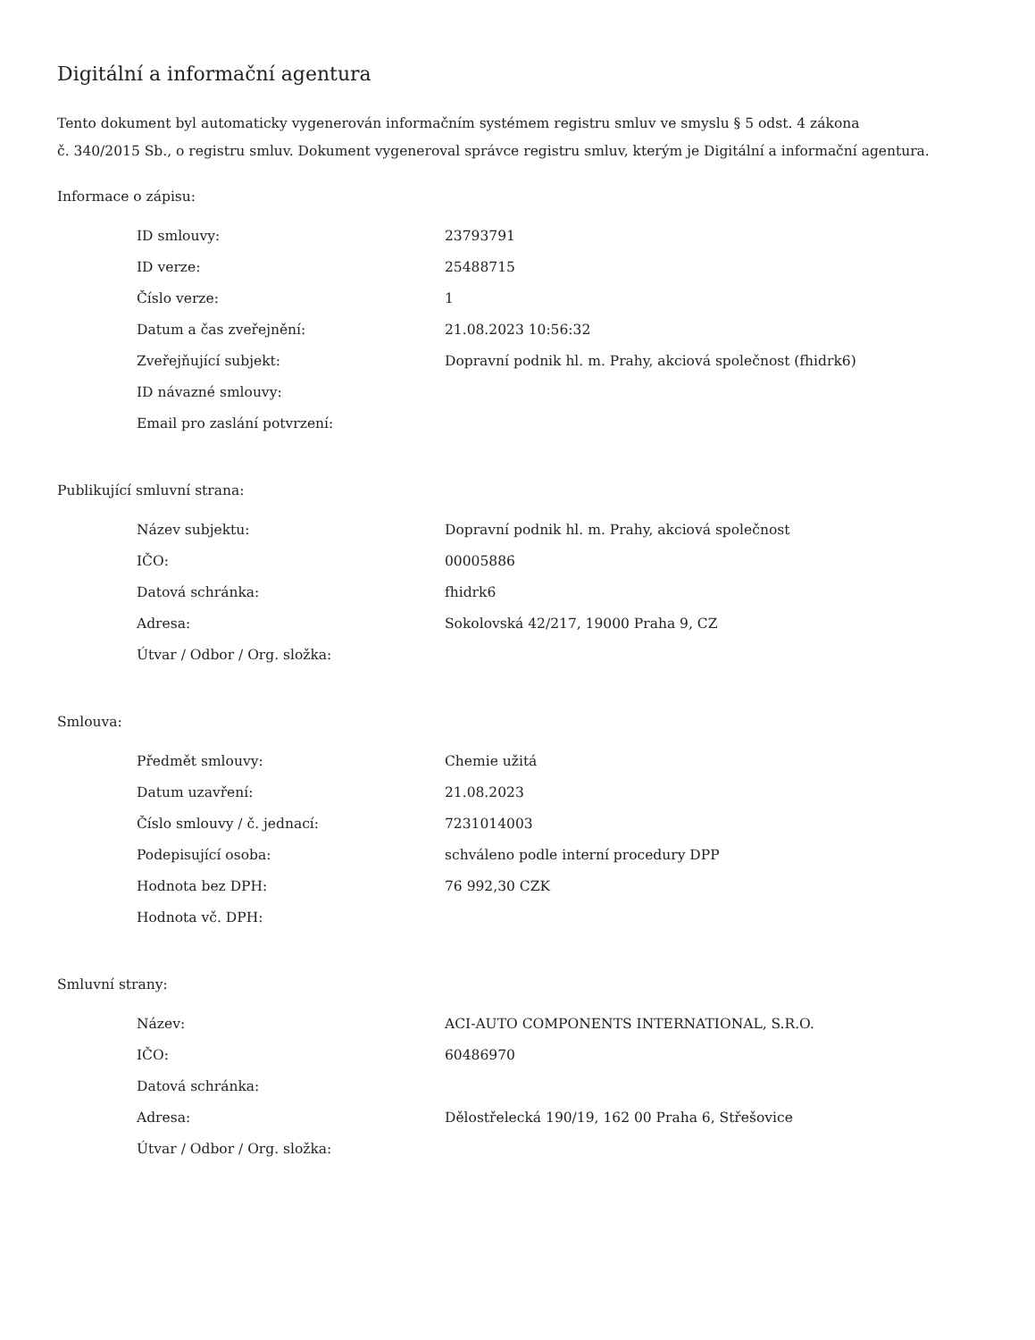Digitální a informační agentura
Tento dokument byl automaticky vygenerován informačním systémem registru smluv ve smyslu § 5 odst. 4 zákona
č. 340/2015 Sb., o registru smluv. Dokument vygeneroval správce registru smluv, kterým je Digitální a informační agentura.
Informace o zápisu:
| ID smlouvy: | 23793791 |
| ID verze: | 25488715 |
| Číslo verze: | 1 |
| Datum a čas zveřejnění: | 21.08.2023 10:56:32 |
| Zveřejňující subjekt: | Dopravní podnik hl. m. Prahy, akciová společnost (fhidrk6) |
| ID návazné smlouvy: | |
| Email pro zaslání potvrzení: | |
Publikující smluvní strana:
| Název subjektu: | Dopravní podnik hl. m. Prahy, akciová společnost |
| IČO: | 00005886 |
| Datová schránka: | fhidrk6 |
| Adresa: | Sokolovská 42/217, 19000 Praha 9, CZ |
| Útvar / Odbor / Org. složka: | |
Smlouva:
| Předmět smlouvy: | Chemie užitá |
| Datum uzavření: | 21.08.2023 |
| Číslo smlouvy / č. jednací: | 7231014003 |
| Podepisující osoba: | schváleno podle interní procedury DPP |
| Hodnota bez DPH: | 76 992,30 CZK |
| Hodnota vč. DPH: | |
Smluvní strany:
| Název: | ACI-AUTO COMPONENTS INTERNATIONAL, S.R.O. |
| IČO: | 60486970 |
| Datová schránka: | |
| Adresa: | Dělostřelecká 190/19, 162 00 Praha 6, Střešovice |
| Útvar / Odbor / Org. složka: | |